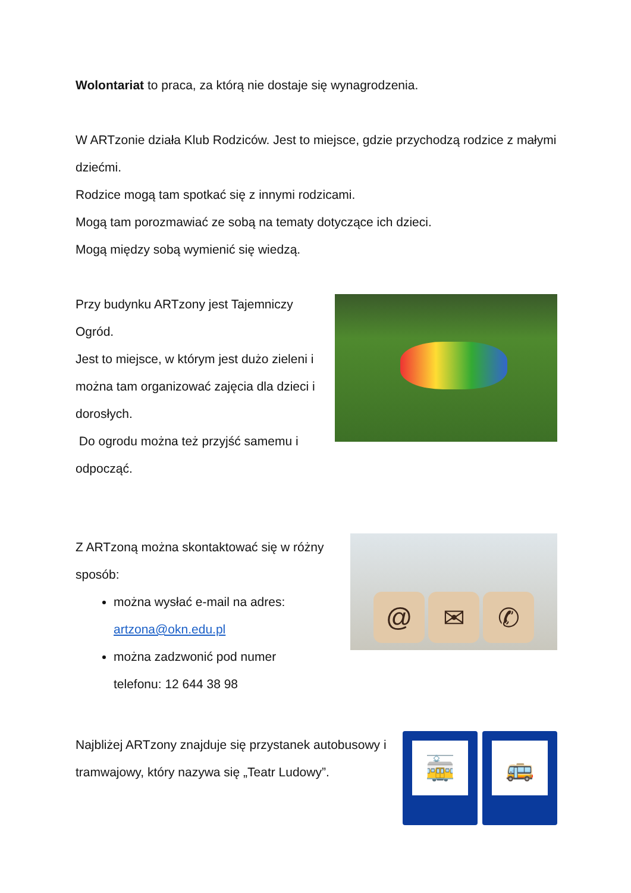Wolontariat to praca, za którą nie dostaje się wynagrodzenia.
W ARTzonie działa Klub Rodziców. Jest to miejsce, gdzie przychodzą rodzice z małymi dziećmi.
Rodzice mogą tam spotkać się z innymi rodzicami.
Mogą tam porozmawiać ze sobą na tematy dotyczące ich dzieci.
Mogą między sobą wymienić się wiedzą.
Przy budynku ARTzony jest Tajemniczy Ogród.
Jest to miejsce, w którym jest dużo zieleni i można tam organizować zajęcia dla dzieci i dorosłych.
Do ogrodu można też przyjść samemu i odpocząć.
Z ARTzoną można skontaktować się w różny sposób:
można wysłać e-mail na adres: artzona@okn.edu.pl
można zadzwonić pod numer telefonu: 12 644 38 98
@ ✉ ✆
Najbliżej ARTzony znajduje się przystanek autobusowy i tramwajowy, który nazywa się „Teatr Ludowy”.
🚋 🚌